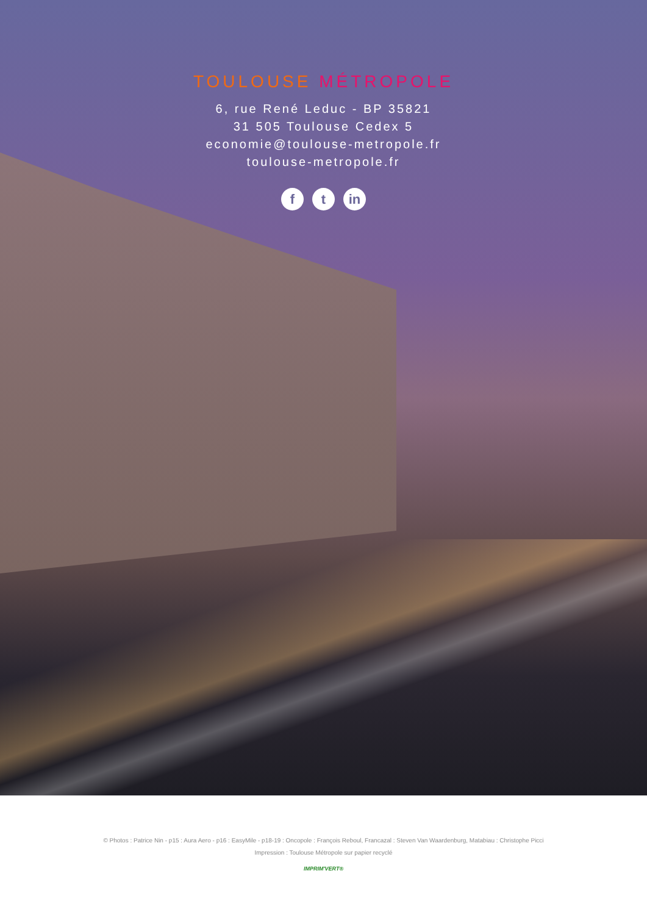TOULOUSE MÉTROPOLE
6, rue René Leduc - BP 35821
31 505 Toulouse Cedex 5
economie@toulouse-metropole.fr
toulouse-metropole.fr
f t in
© Photos : Patrice Nin - p15 : Aura Aero - p16 : EasyMile - p18-19 : Oncopole : François Reboul, Francazal : Steven Van Waardenburg, Matabiau : Christophe Picci
Impression : Toulouse Métropole sur papier recyclé
IMPRIM'VERT®